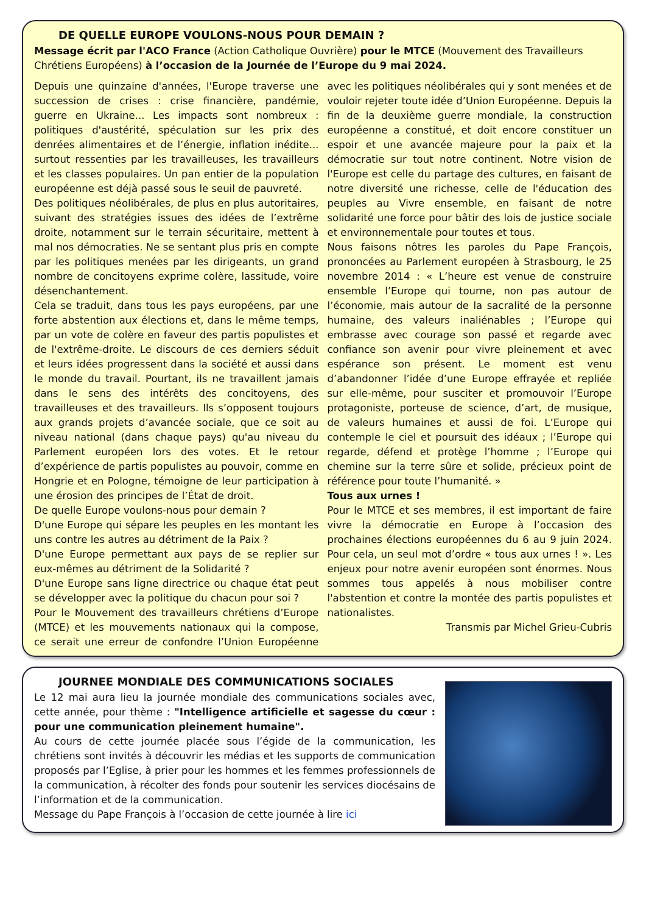DE QUELLE EUROPE VOULONS-NOUS POUR DEMAIN ?
Message écrit par l'ACO France (Action Catholique Ouvrière) pour le MTCE (Mouvement des Travailleurs Chrétiens Européens) à l’occasion de la Journée de l’Europe du 9 mai 2024.
Depuis une quinzaine d'années, l'Europe traverse une succession de crises : crise financière, pandémie, guerre en Ukraine... Les impacts sont nombreux : politiques d'austérité, spéculation sur les prix des denrées alimentaires et de l’énergie, inflation inédite... surtout ressenties par les travailleuses, les travailleurs et les classes populaires. Un pan entier de la population européenne est déjà passé sous le seuil de pauvreté.
Des politiques néolibérales, de plus en plus autoritaires, suivant des stratégies issues des idées de l’extrême droite, notamment sur le terrain sécuritaire, mettent à mal nos démocraties. Ne se sentant plus pris en compte par les politiques menées par les dirigeants, un grand nombre de concitoyens exprime colère, lassitude, voire désenchantement.
Cela se traduit, dans tous les pays européens, par une forte abstention aux élections et, dans le même temps, par un vote de colère en faveur des partis populistes et de l'extrême-droite. Le discours de ces derniers séduit et leurs idées progressent dans la société et aussi dans le monde du travail. Pourtant, ils ne travaillent jamais dans le sens des intérêts des concitoyens, des travailleuses et des travailleurs. Ils s’opposent toujours aux grands projets d’avancée sociale, que ce soit au niveau national (dans chaque pays) qu'au niveau du Parlement européen lors des votes. Et le retour d’expérience de partis populistes au pouvoir, comme en Hongrie et en Pologne, témoigne de leur participation à une érosion des principes de l’État de droit.
De quelle Europe voulons-nous pour demain ?
D'une Europe qui sépare les peuples en les montant les uns contre les autres au détriment de la Paix ?
D'une Europe permettant aux pays de se replier sur eux-mêmes au détriment de la Solidarité ?
D'une Europe sans ligne directrice ou chaque état peut se développer avec la politique du chacun pour soi ?
Pour le Mouvement des travailleurs chrétiens d’Europe (MTCE) et les mouvements nationaux qui la compose, ce serait une erreur de confondre l’Union Européenne avec les politiques néolibérales qui y sont menées et de vouloir rejeter toute idée d’Union Européenne. Depuis la fin de la deuxième guerre mondiale, la construction européenne a constitué, et doit encore constituer un espoir et une avancée majeure pour la paix et la démocratie sur tout notre continent. Notre vision de l'Europe est celle du partage des cultures, en faisant de notre diversité une richesse, celle de l'éducation des peuples au Vivre ensemble, en faisant de notre solidarité une force pour bâtir des lois de justice sociale et environnementale pour toutes et tous.
Nous faisons nôtres les paroles du Pape François, prononcées au Parlement européen à Strasbourg, le 25 novembre 2014 : « L’heure est venue de construire ensemble l’Europe qui tourne, non pas autour de l’économie, mais autour de la sacralité de la personne humaine, des valeurs inaliénables ; l’Europe qui embrasse avec courage son passé et regarde avec confiance son avenir pour vivre pleinement et avec espérance son présent. Le moment est venu d’abandonner l’idée d’une Europe effrayée et repliée sur elle-même, pour susciter et promouvoir l’Europe protagoniste, porteuse de science, d’art, de musique, de valeurs humaines et aussi de foi. L’Europe qui contemple le ciel et poursuit des idéaux ; l’Europe qui regarde, défend et protège l’homme ; l’Europe qui chemine sur la terre sûre et solide, précieux point de référence pour toute l’humanité. »
Tous aux urnes !
Pour le MTCE et ses membres, il est important de faire vivre la démocratie en Europe à l’occasion des prochaines élections européennes du 6 au 9 juin 2024. Pour cela, un seul mot d’ordre « tous aux urnes ! ». Les enjeux pour notre avenir européen sont énormes. Nous sommes tous appelés à nous mobiliser contre l'abstention et contre la montée des partis populistes et nationalistes.
Transmis par Michel Grieu-Cubris
JOURNEE MONDIALE DES COMMUNICATIONS SOCIALES
Le 12 mai aura lieu la journée mondiale des communications sociales avec, cette année, pour thème : "Intelligence artificielle et sagesse du cœur : pour une communication pleinement humaine".
Au cours de cette journée placée sous l’égide de la communication, les chrétiens sont invités à découvrir les médias et les supports de communication proposés par l’Eglise, à prier pour les hommes et les femmes professionnels de la communication, à récolter des fonds pour soutenir les services diocésains de l’information et de la communication.
Message du Pape François à l’occasion de cette journée à lire ici